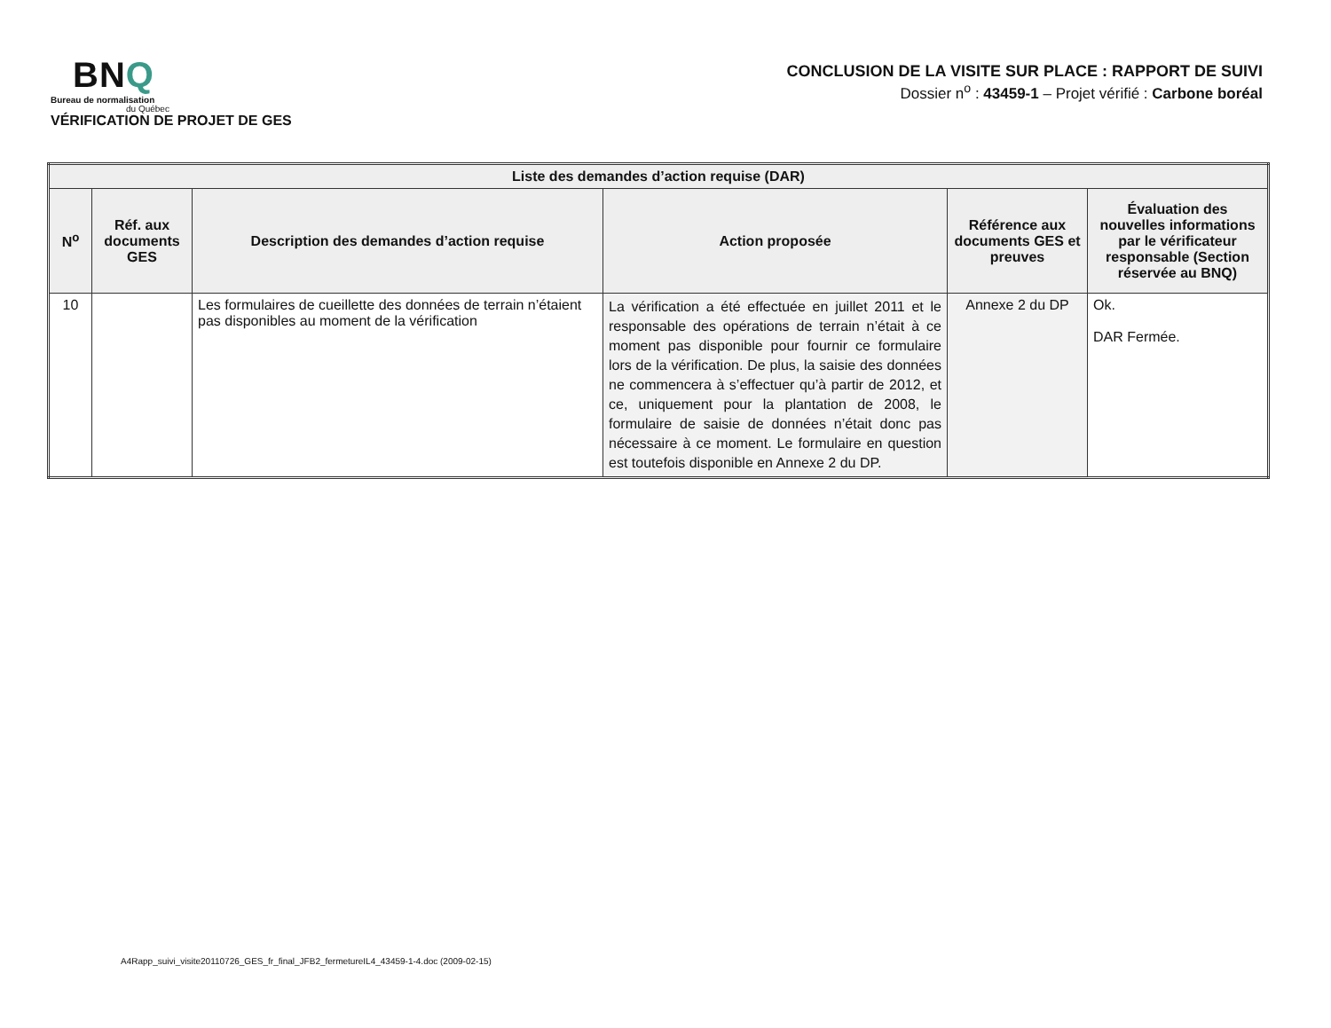BNQ
Bureau de normalisation
du Québec
VÉRIFICATION DE PROJET DE GES
CONCLUSION DE LA VISITE SUR PLACE : RAPPORT DE SUIVI
Dossier n<sup>o</sup> : 43459-1 – Projet vérifié : Carbone boréal
| Liste des demandes d’action requise (DAR) | | | | | |
| --- | --- | --- | --- | --- | --- |
| N<sup>o</sup> | Réf. aux documents GES | Description des demandes d’action requise | Action proposée | Référence aux documents GES et preuves | Évaluation des nouvelles informations par le vérificateur responsable (Section réservée au BNQ) |
| 10 | | Les formulaires de cueillette des données de terrain n’étaient pas disponibles au moment de la vérification | La vérification a été effectuée en juillet 2011 et le responsable des opérations de terrain n’était à ce moment pas disponible pour fournir ce formulaire lors de la vérification. De plus, la saisie des données ne commencera à s’effectuer qu’à partir de 2012, et ce, uniquement pour la plantation de 2008, le formulaire de saisie de données n’était donc pas nécessaire à ce moment. Le formulaire en question est toutefois disponible en Annexe 2 du DP. | Annexe 2 du DP | Ok. DAR Fermée. |
A4Rapp_suivi_visite20110726_GES_fr_final_JFB2_fermetureIL4_43459-1-4.doc (2009-02-15)